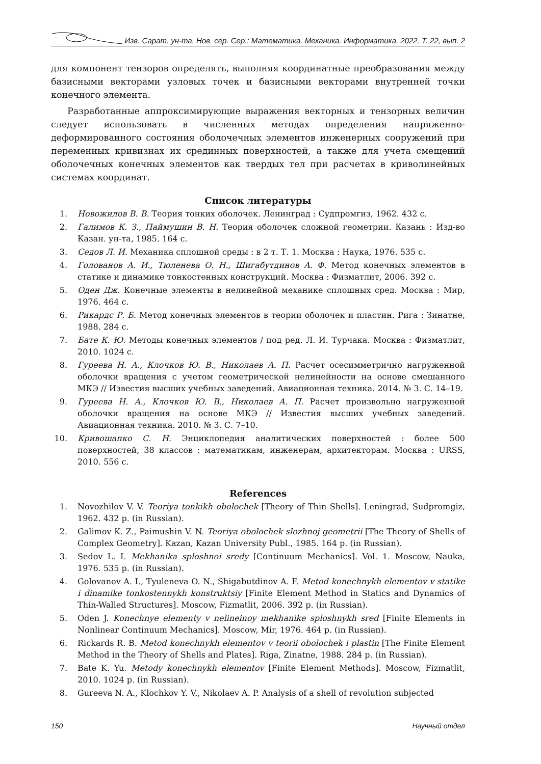Изв. Сарат. ун-та. Нов. сер. Сер.: Математика. Механика. Информатика. 2022. Т. 22, вып. 2
для компонент тензоров определять, выполняя координатные преобразования между базисными векторами узловых точек и базисными векторами внутренней точки конечного элемента.
Разработанные аппроксимирующие выражения векторных и тензорных величин следует использовать в численных методах определения напряженно-деформированного состояния оболочечных элементов инженерных сооружений при переменных кривизнах их срединных поверхностей, а также для учета смещений оболочечных конечных элементов как твердых тел при расчетах в криволинейных системах координат.
Список литературы
1. Новожилов В. В. Теория тонких оболочек. Ленинград : Судпромгиз, 1962. 432 с.
2. Галимов К. З., Паймушин В. Н. Теория оболочек сложной геометрии. Казань : Изд-во Казан. ун-та, 1985. 164 с.
3. Седов Л. И. Механика сплошной среды : в 2 т. Т. 1. Москва : Наука, 1976. 535 с.
4. Голованов А. И., Тюленева О. Н., Шигабутдинов А. Ф. Метод конечных элементов в статике и динамике тонкостенных конструкций. Москва : Физматлит, 2006. 392 с.
5. Оден Дж. Конечные элементы в нелинейной механике сплошных сред. Москва : Мир, 1976. 464 с.
6. Рикардс Р. Б. Метод конечных элементов в теории оболочек и пластин. Рига : Зинатне, 1988. 284 с.
7. Бате К. Ю. Методы конечных элементов / под ред. Л. И. Турчака. Москва : Физматлит, 2010. 1024 с.
8. Гуреева Н. А., Клочков Ю. В., Николаев А. П. Расчет осесимметрично нагруженной оболочки вращения с учетом геометрической нелинейности на основе смешанного МКЭ // Известия высших учебных заведений. Авиационная техника. 2014. № 3. С. 14–19.
9. Гуреева Н. А., Клочков Ю. В., Николаев А. П. Расчет произвольно нагруженной оболочки вращения на основе МКЭ // Известия высших учебных заведений. Авиационная техника. 2010. № 3. С. 7–10.
10. Кривошапко С. Н. Энциклопедия аналитических поверхностей : более 500 поверхностей, 38 классов : математикам, инженерам, архитекторам. Москва : URSS, 2010. 556 с.
References
1. Novozhilov V. V. Teoriya tonkikh obolochek [Theory of Thin Shells]. Leningrad, Sudpromgiz, 1962. 432 p. (in Russian).
2. Galimov K. Z., Paimushin V. N. Teoriya obolochek slozhnoj geometrii [The Theory of Shells of Complex Geometry]. Kazan, Kazan University Publ., 1985. 164 p. (in Russian).
3. Sedov L. I. Mekhanika sploshnoi sredy [Continuum Mechanics]. Vol. 1. Moscow, Nauka, 1976. 535 p. (in Russian).
4. Golovanov A. I., Tyuleneva O. N., Shigabutdinov A. F. Metod konechnykh elementov v statike i dinamike tonkostennykh konstruktsiy [Finite Element Method in Statics and Dynamics of Thin-Walled Structures]. Moscow, Fizmatlit, 2006. 392 p. (in Russian).
5. Oden J. Konechnye elementy v nelineinoy mekhanike sploshnykh sred [Finite Elements in Nonlinear Continuum Mechanics]. Moscow, Mir, 1976. 464 p. (in Russian).
6. Rickards R. B. Metod konechnykh elementov v teorii obolochek i plastin [The Finite Element Method in the Theory of Shells and Plates]. Riga, Zinatne, 1988. 284 p. (in Russian).
7. Bate K. Yu. Metody konechnykh elementov [Finite Element Methods]. Moscow, Fizmatlit, 2010. 1024 p. (in Russian).
8. Gureeva N. A., Klochkov Y. V., Nikolaev A. P. Analysis of a shell of revolution subjected
150 Научный отдел